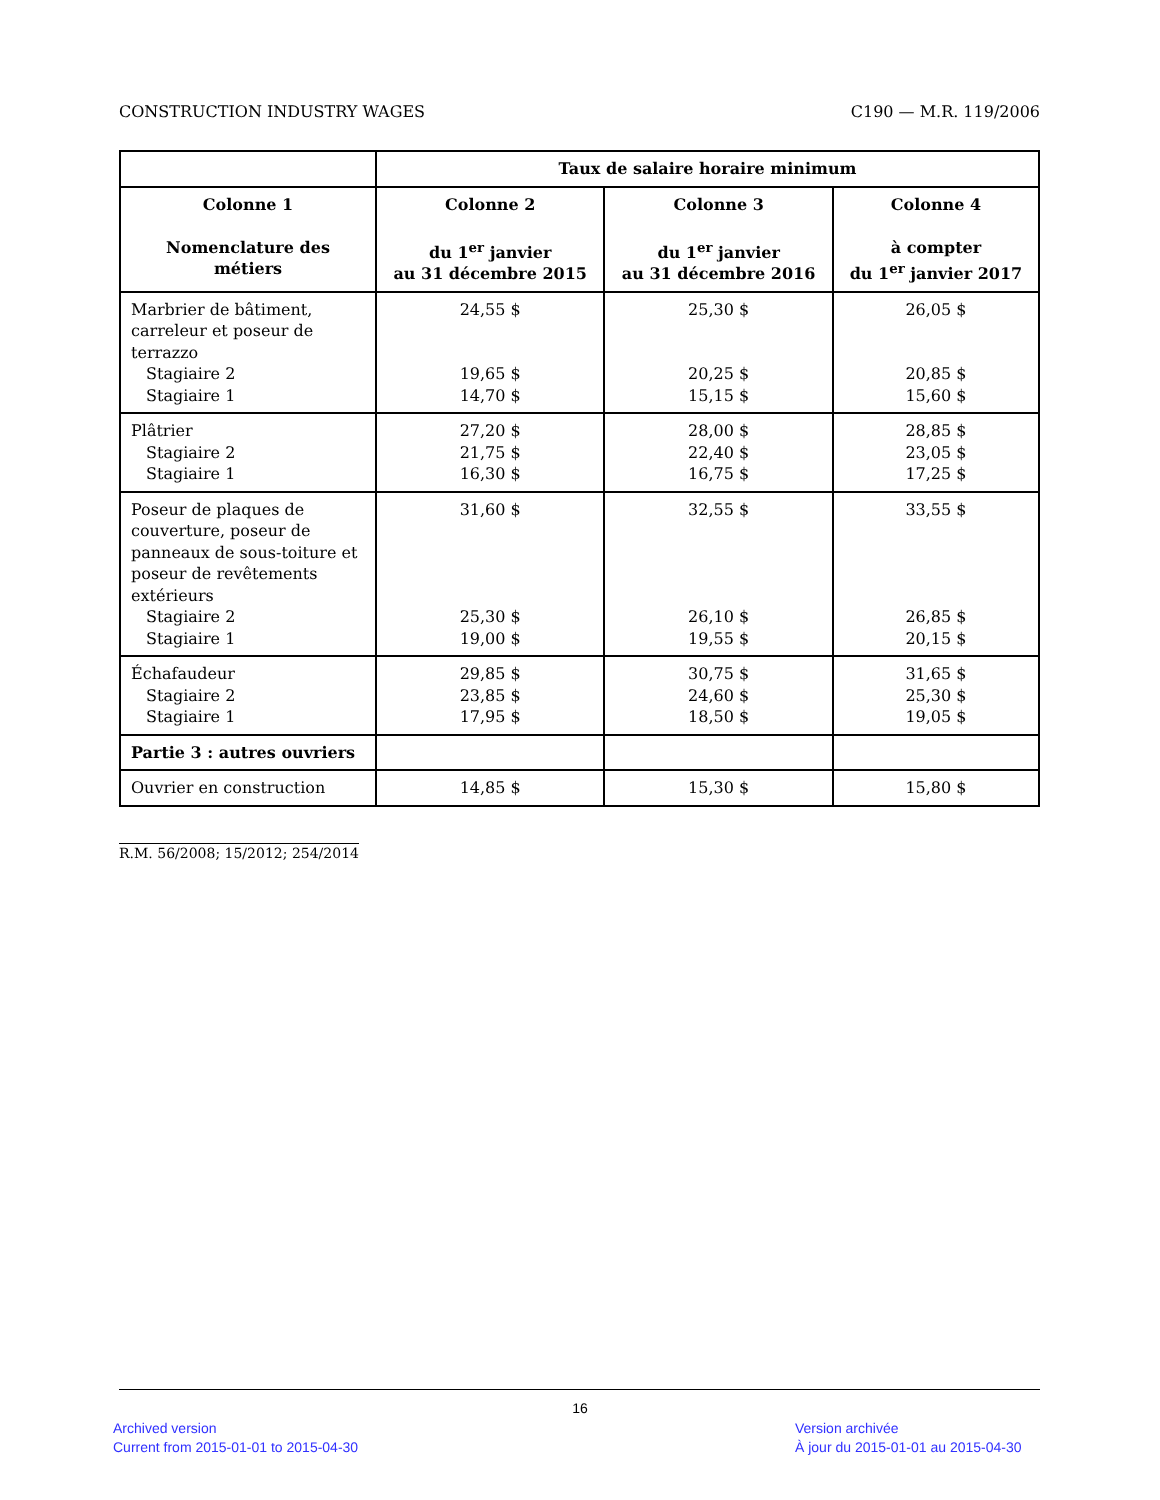CONSTRUCTION INDUSTRY WAGES C190 — M.R. 119/2006
| | Taux de salaire horaire minimum | | |
| --- | --- | --- | --- |
| Colonne 1 Nomenclature des métiers | Colonne 2 du 1<sup>er</sup> janvier au 31 décembre 2015 | Colonne 3 du 1<sup>er</sup> janvier au 31 décembre 2016 | Colonne 4 à compter du 1<sup>er</sup> janvier 2017 |
| Marbrier de bâtiment, carreleur et poseur de terrazzo Stagiaire 2 Stagiaire 1 | 24,55 $ 19,65 $ 14,70 $ | 25,30 $ 20,25 $ 15,15 $ | 26,05 $ 20,85 $ 15,60 $ |
| Plâtrier Stagiaire 2 Stagiaire 1 | 27,20 $ 21,75 $ 16,30 $ | 28,00 $ 22,40 $ 16,75 $ | 28,85 $ 23,05 $ 17,25 $ |
| Poseur de plaques de couverture, poseur de panneaux de sous-toiture et poseur de revêtements extérieurs Stagiaire 2 Stagiaire 1 | 31,60 $ 25,30 $ 19,00 $ | 32,55 $ 26,10 $ 19,55 $ | 33,55 $ 26,85 $ 20,15 $ |
| Échafaudeur Stagiaire 2 Stagiaire 1 | 29,85 $ 23,85 $ 17,95 $ | 30,75 $ 24,60 $ 18,50 $ | 31,65 $ 25,30 $ 19,05 $ |
| Partie 3 : autres ouvriers | | | |
| Ouvrier en construction | 14,85 $ | 15,30 $ | 15,80 $ |
R.M. 56/2008; 15/2012; 254/2014
16
Archived version
Current from 2015-01-01 to 2015-04-30
Version archivée
À jour du 2015-01-01 au 2015-04-30